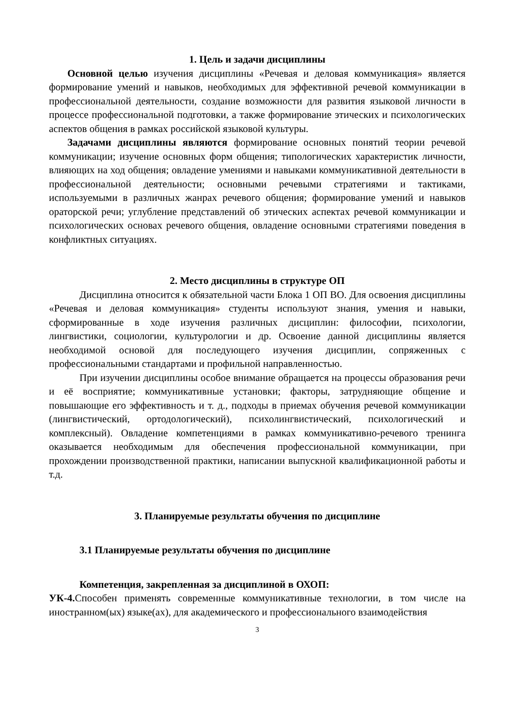1. Цель и задачи дисциплины
Основной целью изучения дисциплины «Речевая и деловая коммуникация» является формирование умений и навыков, необходимых для эффективной речевой коммуникации в профессиональной деятельности, создание возможности для развития языковой личности в процессе профессиональной подготовки, а также формирование этических и психологических аспектов общения в рамках российской языковой культуры.
Задачами дисциплины являются формирование основных понятий теории речевой коммуникации; изучение основных форм общения; типологических характеристик личности, влияющих на ход общения; овладение умениями и навыками коммуникативной деятельности в профессиональной деятельности; основными речевыми стратегиями и тактиками, используемыми в различных жанрах речевого общения; формирование умений и навыков ораторской речи; углубление представлений об этических аспектах речевой коммуникации и психологических основах речевого общения, овладение основными стратегиями поведения в конфликтных ситуациях.
2. Место дисциплины в структуре ОП
Дисциплина относится к обязательной части Блока 1 ОП ВО. Для освоения дисциплины «Речевая и деловая коммуникация» студенты используют знания, умения и навыки, сформированные в ходе изучения различных дисциплин: философии, психологии, лингвистики, социологии, культурологии и др. Освоение данной дисциплины является необходимой основой для последующего изучения дисциплин, сопряженных с профессиональными стандартами и профильной направленностью.
При изучении дисциплины особое внимание обращается на процессы образования речи и её восприятие; коммуникативные установки; факторы, затрудняющие общение и повышающие его эффективность и т. д., подходы в приемах обучения речевой коммуникации (лингвистический, ортодологический), психолингвистический, психологический и комплексный). Овладение компетенциями в рамках коммуникативно-речевого тренинга оказывается необходимым для обеспечения профессиональной коммуникации, при прохождении производственной практики, написании выпускной квалификационной работы и т.д.
3. Планируемые результаты обучения по дисциплине
3.1 Планируемые результаты обучения по дисциплине
Компетенция, закрепленная за дисциплиной в ОХОП:
УК-4. Способен применять современные коммуникативные технологии, в том числе на иностранном(ых) языке(ах), для академического и профессионального взаимодействия
3